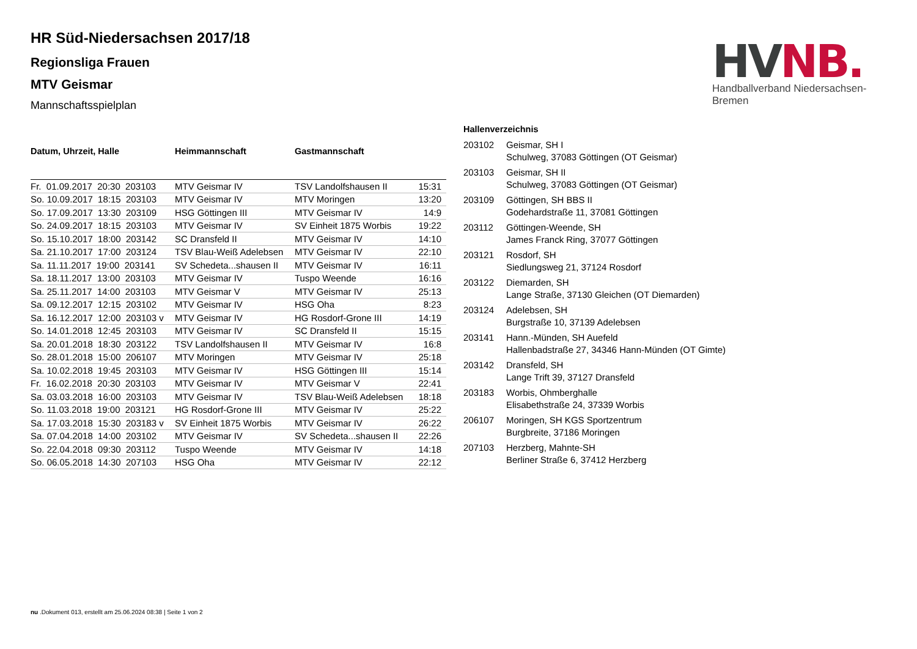HV NB.
Handballverband Niedersachsen-Bremen
HR Süd-Niedersachsen 2017/18
Regionsliga Frauen
MTV Geismar
Mannschaftsspielplan
| Datum, Uhrzeit, Halle | Heimmannschaft | Gastmannschaft | |
| --- | --- | --- | --- |
| Fr. 01.09.2017 20:30 203103 | MTV Geismar IV | TSV Landolfshausen II | 15:31 |
| So. 10.09.2017 18:15 203103 | MTV Geismar IV | MTV Moringen | 13:20 |
| So. 17.09.2017 13:30 203109 | HSG Göttingen III | MTV Geismar IV | 14:9 |
| So. 24.09.2017 18:15 203103 | MTV Geismar IV | SV Einheit 1875 Worbis | 19:22 |
| So. 15.10.2017 18:00 203142 | SC Dransfeld II | MTV Geismar IV | 14:10 |
| Sa. 21.10.2017 17:00 203124 | TSV Blau-Weiß Adelebsen | MTV Geismar IV | 22:10 |
| Sa. 11.11.2017 19:00 203141 | SV Schedeta...shausen II | MTV Geismar IV | 16:11 |
| Sa. 18.11.2017 13:00 203103 | MTV Geismar IV | Tuspo Weende | 16:16 |
| Sa. 25.11.2017 14:00 203103 | MTV Geismar V | MTV Geismar IV | 25:13 |
| Sa. 09.12.2017 12:15 203102 | MTV Geismar IV | HSG Oha | 8:23 |
| Sa. 16.12.2017 12:00 203103 v | MTV Geismar IV | HG Rosdorf-Grone III | 14:19 |
| So. 14.01.2018 12:45 203103 | MTV Geismar IV | SC Dransfeld II | 15:15 |
| Sa. 20.01.2018 18:30 203122 | TSV Landolfshausen II | MTV Geismar IV | 16:8 |
| So. 28.01.2018 15:00 206107 | MTV Moringen | MTV Geismar IV | 25:18 |
| Sa. 10.02.2018 19:45 203103 | MTV Geismar IV | HSG Göttingen III | 15:14 |
| Fr. 16.02.2018 20:30 203103 | MTV Geismar IV | MTV Geismar V | 22:41 |
| Sa. 03.03.2018 16:00 203103 | MTV Geismar IV | TSV Blau-Weiß Adelebsen | 18:18 |
| So. 11.03.2018 19:00 203121 | HG Rosdorf-Grone III | MTV Geismar IV | 25:22 |
| Sa. 17.03.2018 15:30 203183 v | SV Einheit 1875 Worbis | MTV Geismar IV | 26:22 |
| Sa. 07.04.2018 14:00 203102 | MTV Geismar IV | SV Schedeta...shausen II | 22:26 |
| So. 22.04.2018 09:30 203112 | Tuspo Weende | MTV Geismar IV | 14:18 |
| So. 06.05.2018 14:30 207103 | HSG Oha | MTV Geismar IV | 22:12 |
Hallenverzeichnis
| 203102 | Geismar, SH I Schulweg, 37083 Göttingen (OT Geismar) |
| 203103 | Geismar, SH II Schulweg, 37083 Göttingen (OT Geismar) |
| 203109 | Göttingen, SH BBS II Godehardstraße 11, 37081 Göttingen |
| 203112 | Göttingen-Weende, SH James Franck Ring, 37077 Göttingen |
| 203121 | Rosdorf, SH Siedlungsweg 21, 37124 Rosdorf |
| 203122 | Diemarden, SH Lange Straße, 37130 Gleichen (OT Diemarden) |
| 203124 | Adelebsen, SH Burgstraße 10, 37139 Adelebsen |
| 203141 | Hann.-Münden, SH Auefeld Hallenbadstraße 27, 34346 Hann-Münden (OT Gimte) |
| 203142 | Dransfeld, SH Lange Trift 39, 37127 Dransfeld |
| 203183 | Worbis, Ohmberghalle Elisabethstraße 24, 37339 Worbis |
| 206107 | Moringen, SH KGS Sportzentrum Burgbreite, 37186 Moringen |
| 207103 | Herzberg, Mahnte-SH Berliner Straße 6, 37412 Herzberg |
nu .Dokument 013, erstellt am 25.06.2024 08:38 | Seite 1 von 2